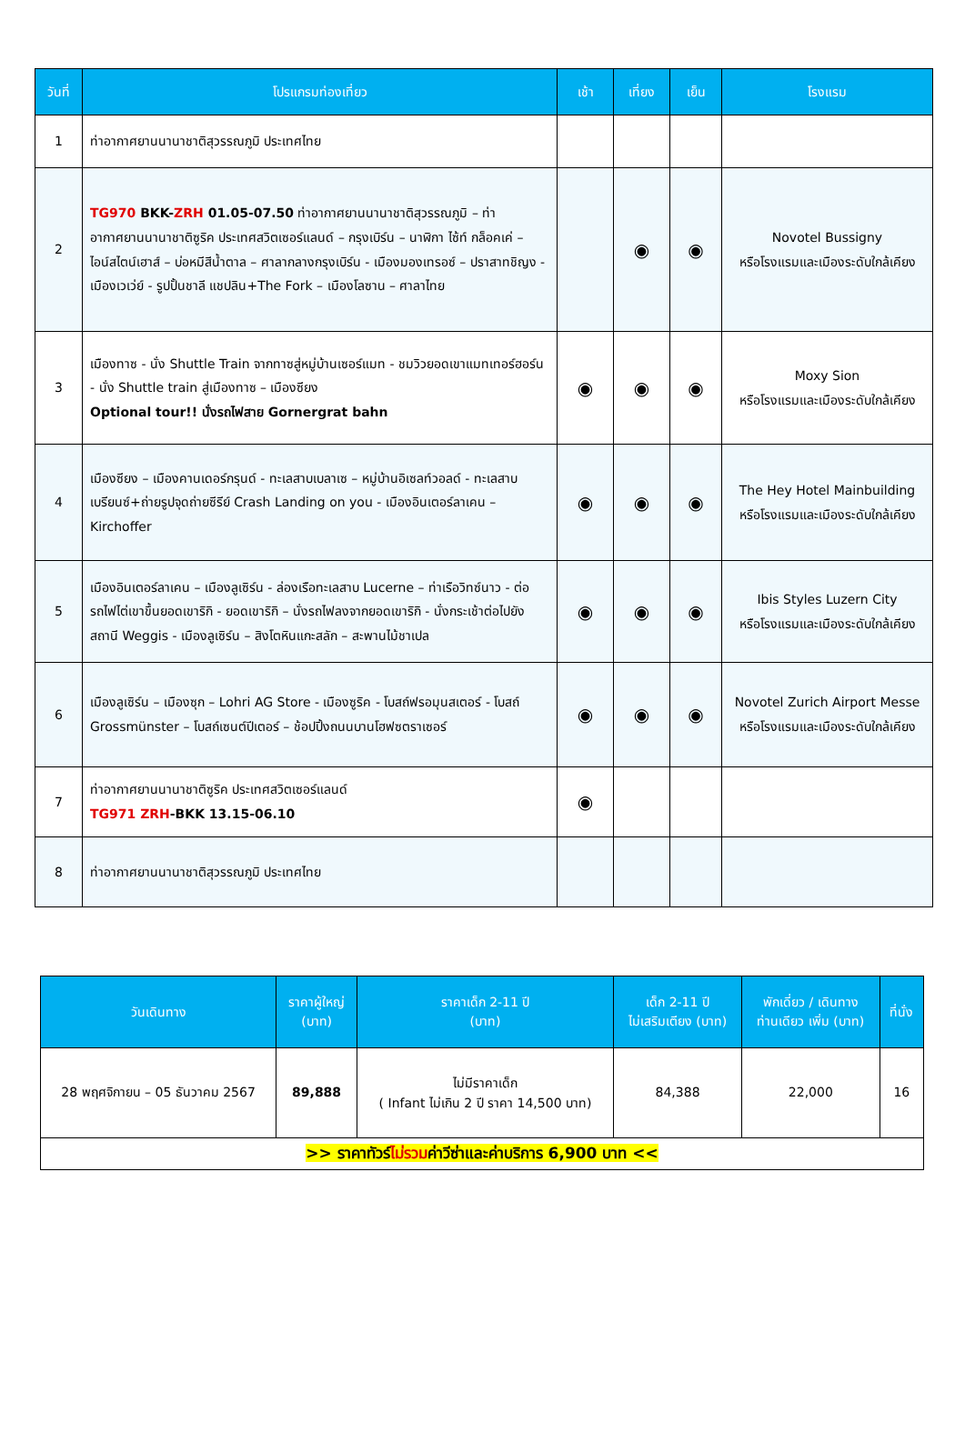| วันที่ | โปรแกรมท่องเที่ยว | เช้า | เที่ยง | เย็น | โรงแรม |
| --- | --- | --- | --- | --- | --- |
| 1 | ท่าอากาศยานนานาชาติสุวรรณภูมิ ประเทศไทย | | | | |
| 2 | TG970 BKK- ZRH 01.05-07.50 ท่าอากาศยานนานาชาติสุวรรณภูมิ – ท่าอากาศยานนานาชาติซูริค ประเทศสวิตเซอร์แลนด์ – กรุงเบิร์น – นาฬิกา ไซ้ท์ กล็อคเค่ – ไอน์สไตน์เฮาส์ – บ่อหมีสีน้ำตาล – ศาลากลางกรุงเบิร์น - เมืองมองเทรอซ์ – ปราสาทชิญง - เมืองเวเว่ย์ - รูปปั้นชาลี แชปลิน+The Fork – เมืองโลซาน – ศาลาไทย | | ◉ | ◉ | Novotel Bussigny หรือโรงแรมและเมืองระดับใกล้เคียง |
| 3 | เมืองทาซ - นั่ง Shuttle Train จากทาซสู่หมู่บ้านเซอร์แมท - ชมวิวยอดเขาแมทเทอร์ฮอร์น - นั่ง Shuttle train สู่เมืองทาซ – เมืองซียง Optional tour!! นั่งรถไฟสาย Gornergrat bahn | ◉ | ◉ | ◉ | Moxy Sion หรือโรงแรมและเมืองระดับใกล้เคียง |
| 4 | เมืองซียง – เมืองคานเดอร์กรุนด์ - ทะเลสาบเบลาเซ – หมู่บ้านอิเซลท์วอลด์ - ทะเลสาบเบรียนซ์+ถ่ายรูปจุดถ่ายซีรีย์ Crash Landing on you - เมืองอินเตอร์ลาเคน – Kirchoffer | ◉ | ◉ | ◉ | The Hey Hotel Mainbuilding หรือโรงแรมและเมืองระดับใกล้เคียง |
| 5 | เมืองอินเตอร์ลาเคน – เมืองลูเซิร์น - ล่องเรือทะเลสาบ Lucerne – ท่าเรือวิทซ์นาว - ต่อรถไฟไต่เขาขึ้นยอดเขาริกิ - ยอดเขาริกิ – นั่งรถไฟลงจากยอดเขาริกิ - นั่งกระเช้าต่อไปยังสถานี Weggis - เมืองลูเซิร์น – สิงโตหินแกะสลัก – สะพานไม้ชาเปล | ◉ | ◉ | ◉ | Ibis Styles Luzern City หรือโรงแรมและเมืองระดับใกล้เคียง |
| 6 | เมืองลูเซิร์น – เมืองซุก – Lohri AG Store - เมืองซูริค - โบสถ์ฟรอมุนสเตอร์ - โบสถ์ Grossmünster – โบสถ์เซนต์ปีเตอร์ – ช้อปปิ้งถนนบานโฮฟซตราเซอร์ | ◉ | ◉ | ◉ | Novotel Zurich Airport Messe หรือโรงแรมและเมืองระดับใกล้เคียง |
| 7 | ท่าอากาศยานนานาชาติซูริค ประเทศสวิตเซอร์แลนด์ TG971 ZRH -BKK 13.15-06.10 | ◉ | | | |
| 8 | ท่าอากาศยานนานาชาติสุวรรณภูมิ ประเทศไทย | | | | |
| วันเดินทาง | ราคาผู้ใหญ่ (บาท) | ราคาเด็ก 2-11 ปี (บาท) | เด็ก 2-11 ปี ไม่เสริมเตียง (บาท) | พักเดี่ยว / เดินทาง ท่านเดียว เพิ่ม (บาท) | ที่นั่ง |
| --- | --- | --- | --- | --- | --- |
| 28 พฤศจิกายน – 05 ธันวาคม 2567 | 89,888 | ไม่มีราคาเด็ก ( Infant ไม่เกิน 2 ปี ราคา 14,500 บาท) | 84,388 | 22,000 | 16 |
| >> ราคาทัวร์ ไม่รวม ค่าวีซ่าและค่าบริการ 6,900 บาท << | | | | | |